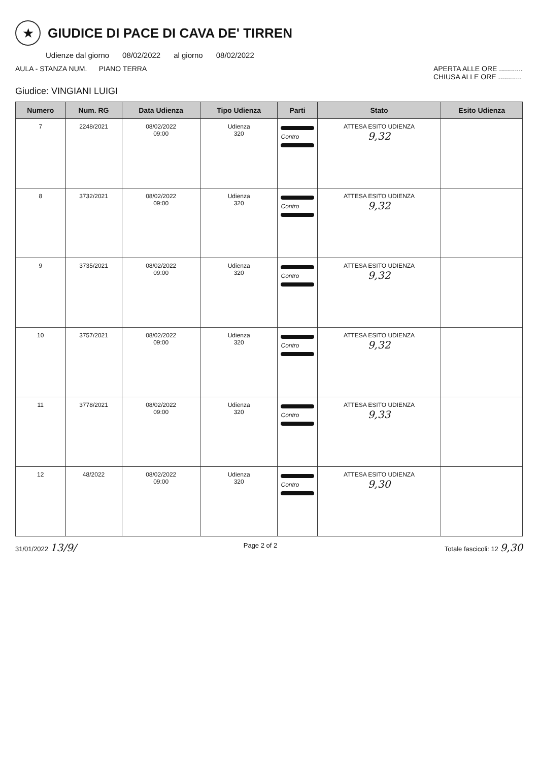★
GIUDICE DI PACE DI CAVA DE' TIRREN
Udienze dal giorno 08/02/2022 al giorno 08/02/2022
AULA - STANZA NUM. PIANO TERRA APERTA ALLE ORE ............
CHIUSA ALLE ORE ............
Giudice: VINGIANI LUIGI
| Numero | Num. RG | Data Udienza | Tipo Udienza | Parti | Stato | Esito Udienza |
| --- | --- | --- | --- | --- | --- | --- |
| 7 | 2248/2021 | 08/02/2022 09:00 | Udienza 320 | Contro | ATTESA ESITO UDIENZA 9,32 | |
| 8 | 3732/2021 | 08/02/2022 09:00 | Udienza 320 | Contro | ATTESA ESITO UDIENZA 9,32 | |
| 9 | 3735/2021 | 08/02/2022 09:00 | Udienza 320 | Contro | ATTESA ESITO UDIENZA 9,32 | |
| 10 | 3757/2021 | 08/02/2022 09:00 | Udienza 320 | Contro | ATTESA ESITO UDIENZA 9,32 | |
| 11 | 3778/2021 | 08/02/2022 09:00 | Udienza 320 | Contro | ATTESA ESITO UDIENZA 9,33 | |
| 12 | 48/2022 | 08/02/2022 09:00 | Udienza 320 | Contro | ATTESA ESITO UDIENZA 9,30 | |
31/01/2022 13/9/ Page 2 of 2 Totale fascicoli: 12 9,30